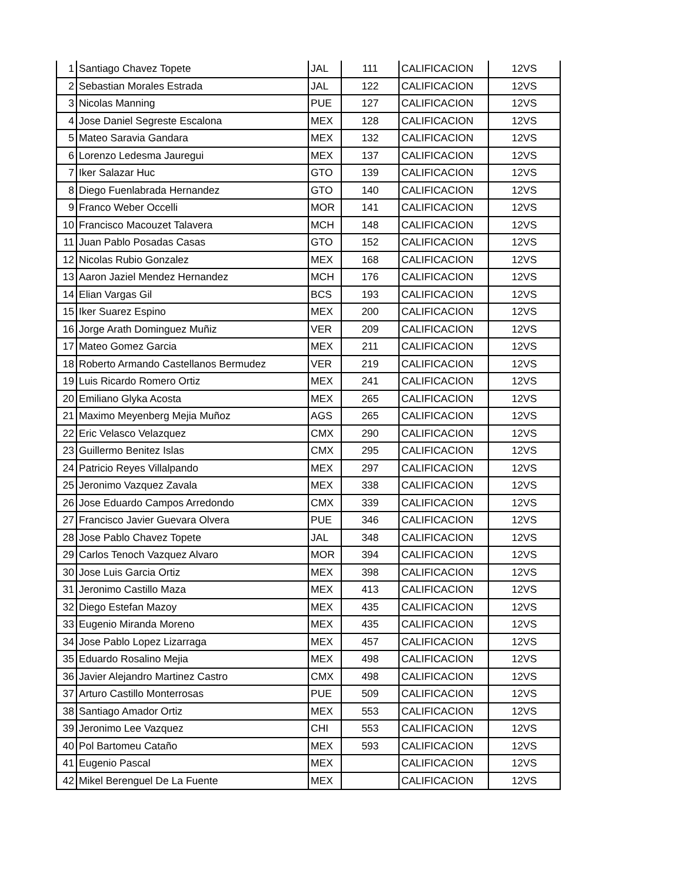| 1 | Santiago Chavez Topete | JAL | 111 | CALIFICACION | 12VS |
| 2 | Sebastian Morales Estrada | JAL | 122 | CALIFICACION | 12VS |
| 3 | Nicolas Manning | PUE | 127 | CALIFICACION | 12VS |
| 4 | Jose Daniel Segreste Escalona | MEX | 128 | CALIFICACION | 12VS |
| 5 | Mateo Saravia Gandara | MEX | 132 | CALIFICACION | 12VS |
| 6 | Lorenzo Ledesma Jauregui | MEX | 137 | CALIFICACION | 12VS |
| 7 | Iker Salazar Huc | GTO | 139 | CALIFICACION | 12VS |
| 8 | Diego Fuenlabrada Hernandez | GTO | 140 | CALIFICACION | 12VS |
| 9 | Franco Weber Occelli | MOR | 141 | CALIFICACION | 12VS |
| 10 | Francisco Macouzet Talavera | MCH | 148 | CALIFICACION | 12VS |
| 11 | Juan Pablo Posadas Casas | GTO | 152 | CALIFICACION | 12VS |
| 12 | Nicolas Rubio Gonzalez | MEX | 168 | CALIFICACION | 12VS |
| 13 | Aaron Jaziel Mendez Hernandez | MCH | 176 | CALIFICACION | 12VS |
| 14 | Elian Vargas Gil | BCS | 193 | CALIFICACION | 12VS |
| 15 | Iker Suarez Espino | MEX | 200 | CALIFICACION | 12VS |
| 16 | Jorge Arath Dominguez Muñiz | VER | 209 | CALIFICACION | 12VS |
| 17 | Mateo Gomez Garcia | MEX | 211 | CALIFICACION | 12VS |
| 18 | Roberto Armando Castellanos Bermudez | VER | 219 | CALIFICACION | 12VS |
| 19 | Luis Ricardo Romero Ortiz | MEX | 241 | CALIFICACION | 12VS |
| 20 | Emiliano Glyka Acosta | MEX | 265 | CALIFICACION | 12VS |
| 21 | Maximo Meyenberg Mejia Muñoz | AGS | 265 | CALIFICACION | 12VS |
| 22 | Eric Velasco Velazquez | CMX | 290 | CALIFICACION | 12VS |
| 23 | Guillermo Benitez Islas | CMX | 295 | CALIFICACION | 12VS |
| 24 | Patricio Reyes Villalpando | MEX | 297 | CALIFICACION | 12VS |
| 25 | Jeronimo Vazquez Zavala | MEX | 338 | CALIFICACION | 12VS |
| 26 | Jose Eduardo Campos Arredondo | CMX | 339 | CALIFICACION | 12VS |
| 27 | Francisco Javier Guevara Olvera | PUE | 346 | CALIFICACION | 12VS |
| 28 | Jose Pablo Chavez Topete | JAL | 348 | CALIFICACION | 12VS |
| 29 | Carlos Tenoch Vazquez Alvaro | MOR | 394 | CALIFICACION | 12VS |
| 30 | Jose Luis Garcia Ortiz | MEX | 398 | CALIFICACION | 12VS |
| 31 | Jeronimo Castillo Maza | MEX | 413 | CALIFICACION | 12VS |
| 32 | Diego Estefan Mazoy | MEX | 435 | CALIFICACION | 12VS |
| 33 | Eugenio Miranda Moreno | MEX | 435 | CALIFICACION | 12VS |
| 34 | Jose Pablo Lopez Lizarraga | MEX | 457 | CALIFICACION | 12VS |
| 35 | Eduardo Rosalino Mejia | MEX | 498 | CALIFICACION | 12VS |
| 36 | Javier Alejandro Martinez Castro | CMX | 498 | CALIFICACION | 12VS |
| 37 | Arturo Castillo Monterrosas | PUE | 509 | CALIFICACION | 12VS |
| 38 | Santiago Amador Ortiz | MEX | 553 | CALIFICACION | 12VS |
| 39 | Jeronimo Lee Vazquez | CHI | 553 | CALIFICACION | 12VS |
| 40 | Pol Bartomeu Cataño | MEX | 593 | CALIFICACION | 12VS |
| 41 | Eugenio Pascal | MEX | | CALIFICACION | 12VS |
| 42 | Mikel Berenguel De La Fuente | MEX | | CALIFICACION | 12VS |